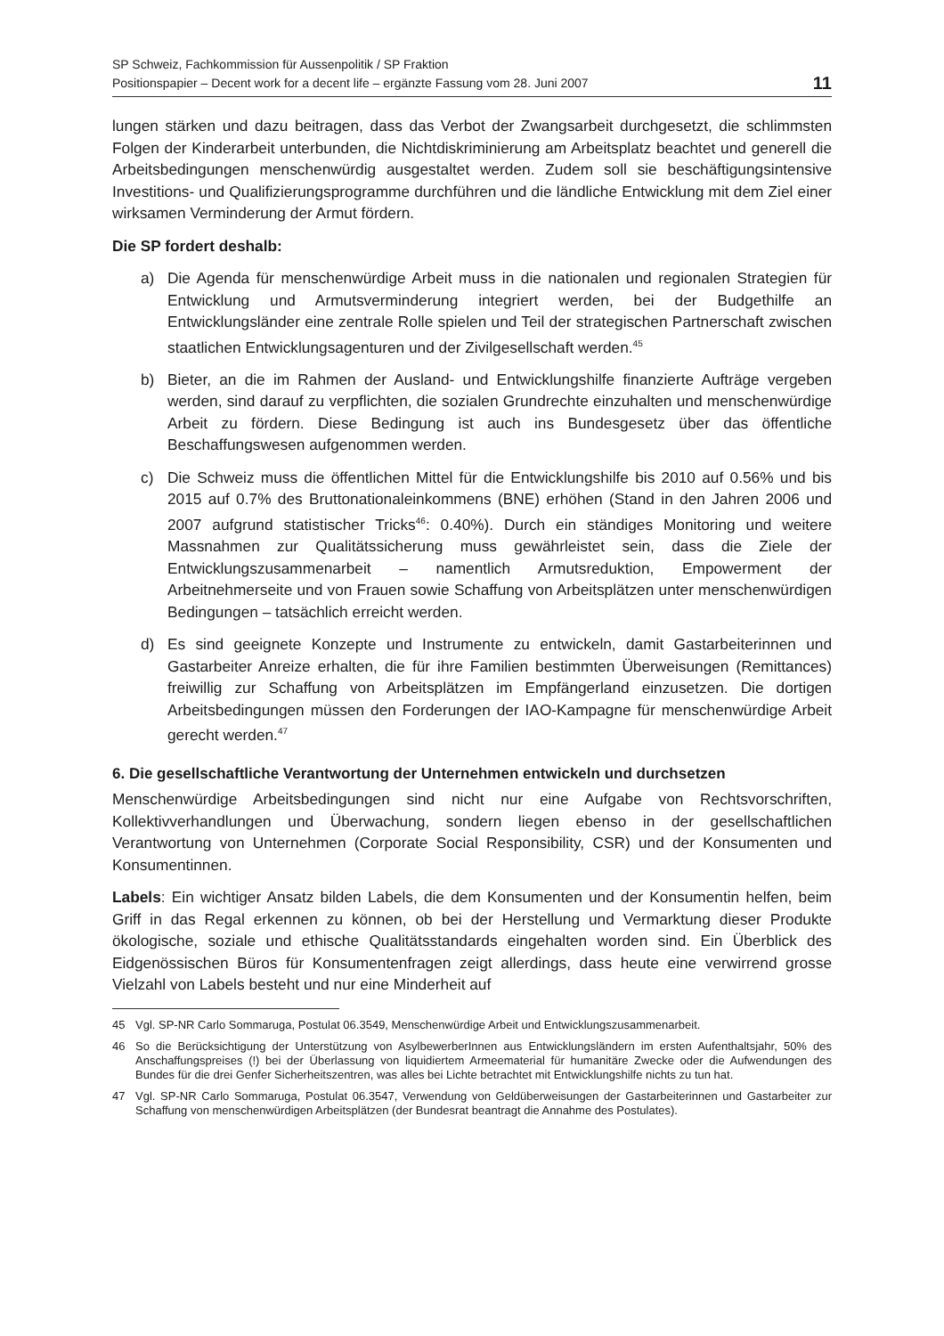SP Schweiz, Fachkommission für Aussenpolitik / SP Fraktion
Positionspapier – Decent work for a decent life – ergänzte Fassung vom 28. Juni 2007
11
lungen stärken und dazu beitragen, dass das Verbot der Zwangsarbeit durchgesetzt, die schlimmsten Folgen der Kinderarbeit unterbunden, die Nichtdiskriminierung am Arbeitsplatz beachtet und generell die Arbeitsbedingungen menschenwürdig ausgestaltet werden. Zudem soll sie beschäftigungsintensive Investitions- und Qualifizierungsprogramme durchführen und die ländliche Entwicklung mit dem Ziel einer wirksamen Verminderung der Armut fördern.
Die SP fordert deshalb:
a) Die Agenda für menschenwürdige Arbeit muss in die nationalen und regionalen Strategien für Entwicklung und Armutsverminderung integriert werden, bei der Budgethilfe an Entwicklungsländer eine zentrale Rolle spielen und Teil der strategischen Partnerschaft zwischen staatlichen Entwicklungsagenturen und der Zivilgesellschaft werden.<sup>45</sup>
b) Bieter, an die im Rahmen der Ausland- und Entwicklungshilfe finanzierte Aufträge vergeben werden, sind darauf zu verpflichten, die sozialen Grundrechte einzuhalten und menschenwürdige Arbeit zu fördern. Diese Bedingung ist auch ins Bundesgesetz über das öffentliche Beschaffungswesen aufgenommen werden.
c) Die Schweiz muss die öffentlichen Mittel für die Entwicklungshilfe bis 2010 auf 0.56% und bis 2015 auf 0.7% des Bruttonationaleinkommens (BNE) erhöhen (Stand in den Jahren 2006 und 2007 aufgrund statistischer Tricks<sup>46</sup>: 0.40%). Durch ein ständiges Monitoring und weitere Massnahmen zur Qualitätssicherung muss gewährleistet sein, dass die Ziele der Entwicklungszusammenarbeit – namentlich Armutsreduktion, Empowerment der Arbeitnehmerseite und von Frauen sowie Schaffung von Arbeitsplätzen unter menschenwürdigen Bedingungen – tatsächlich erreicht werden.
d) Es sind geeignete Konzepte und Instrumente zu entwickeln, damit Gastarbeiterinnen und Gastarbeiter Anreize erhalten, die für ihre Familien bestimmten Überweisungen (Remittances) freiwillig zur Schaffung von Arbeitsplätzen im Empfängerland einzusetzen. Die dortigen Arbeitsbedingungen müssen den Forderungen der IAO-Kampagne für menschenwürdige Arbeit gerecht werden.<sup>47</sup>
6. Die gesellschaftliche Verantwortung der Unternehmen entwickeln und durchsetzen
Menschenwürdige Arbeitsbedingungen sind nicht nur eine Aufgabe von Rechtsvorschriften, Kollektivverhandlungen und Überwachung, sondern liegen ebenso in der gesellschaftlichen Verantwortung von Unternehmen (Corporate Social Responsibility, CSR) und der Konsumenten und Konsumentinnen.
Labels: Ein wichtiger Ansatz bilden Labels, die dem Konsumenten und der Konsumentin helfen, beim Griff in das Regal erkennen zu können, ob bei der Herstellung und Vermarktung dieser Produkte ökologische, soziale und ethische Qualitätsstandards eingehalten worden sind. Ein Überblick des Eidgenössischen Büros für Konsumentenfragen zeigt allerdings, dass heute eine verwirrend grosse Vielzahl von Labels besteht und nur eine Minderheit auf
45 Vgl. SP-NR Carlo Sommaruga, Postulat 06.3549, Menschenwürdige Arbeit und Entwicklungszusammenarbeit.
46 So die Berücksichtigung der Unterstützung von AsylbewerberInnen aus Entwicklungsländern im ersten Aufenthaltsjahr, 50% des Anschaffungspreises (!) bei der Überlassung von liquidiertem Armeematerial für humanitäre Zwecke oder die Aufwendungen des Bundes für die drei Genfer Sicherheitszentren, was alles bei Lichte betrachtet mit Entwicklungshilfe nichts zu tun hat.
47 Vgl. SP-NR Carlo Sommaruga, Postulat 06.3547, Verwendung von Geldüberweisungen der Gastarbeiterinnen und Gastarbeiter zur Schaffung von menschenwürdigen Arbeitsplätzen (der Bundesrat beantragt die Annahme des Postulates).